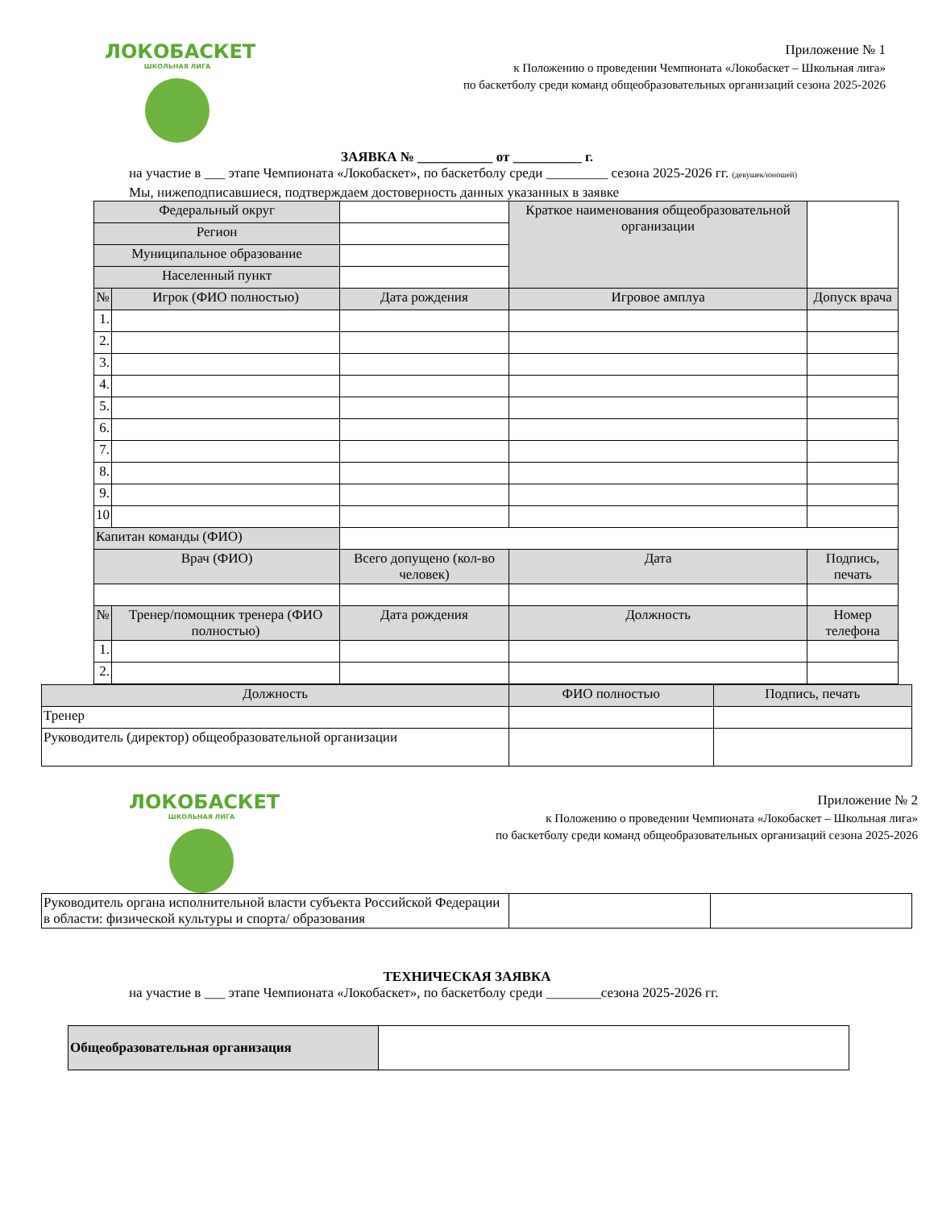ЛОКОБАСКЕТ
ШКОЛЬНАЯ ЛИГА
Приложение № 1
к Положению о проведении Чемпионата «Локобаскет – Школьная лига»
по баскетболу среди команд общеобразовательных организаций сезона 2025-2026
ЗАЯВКА № ___________ от __________ г.
на участие в ___ этапе Чемпионата «Локобаскет», по баскетболу среди _________ сезона 2025-2026 гг. (девушек/юношей)
Мы, нижеподписавшиеся, подтверждаем достоверность данных указанных в заявке
| Федеральный округ | | | Краткое наименования общеобразовательной организации | |
| Регион | | | | |
| Муниципальное образование | | | | |
| Населенный пункт | | | | |
| № | Игрок (ФИО полностью) | Дата рождения | Игровое амплуа | Допуск врача |
| 1. | | | | |
| 2. | | | | |
| 3. | | | | |
| 4. | | | | |
| 5. | | | | |
| 6. | | | | |
| 7. | | | | |
| 8. | | | | |
| 9. | | | | |
| 10 | | | | |
| Капитан команды (ФИО) | | | | |
| Врач (ФИО) | | Всего допущено (кол-во человек) | Дата | Подпись, печать |
| № | Тренер/помощник тренера (ФИО полностью) | Дата рождения | Должность | Номер телефона |
| 1. | | | | |
| 2. | | | | |
| Должность | ФИО полностью | Подпись, печать |
| --- | --- | --- |
| Тренер | | |
| Руководитель (директор) общеобразовательной организации | | |
ЛОКОБАСКЕТ
ШКОЛЬНАЯ ЛИГА
Приложение № 2
к Положению о проведении Чемпионата «Локобаскет – Школьная лига»
по баскетболу среди команд общеобразовательных организаций сезона 2025-2026
| Руководитель органа исполнительной власти субъекта Российской Федерации в области: физической культуры и спорта/ образования | | |
ТЕХНИЧЕСКАЯ ЗАЯВКА
на участие в ___ этапе Чемпионата «Локобаскет», по баскетболу среди ________сезона 2025-2026 гг.
| Общеобразовательная организация | |